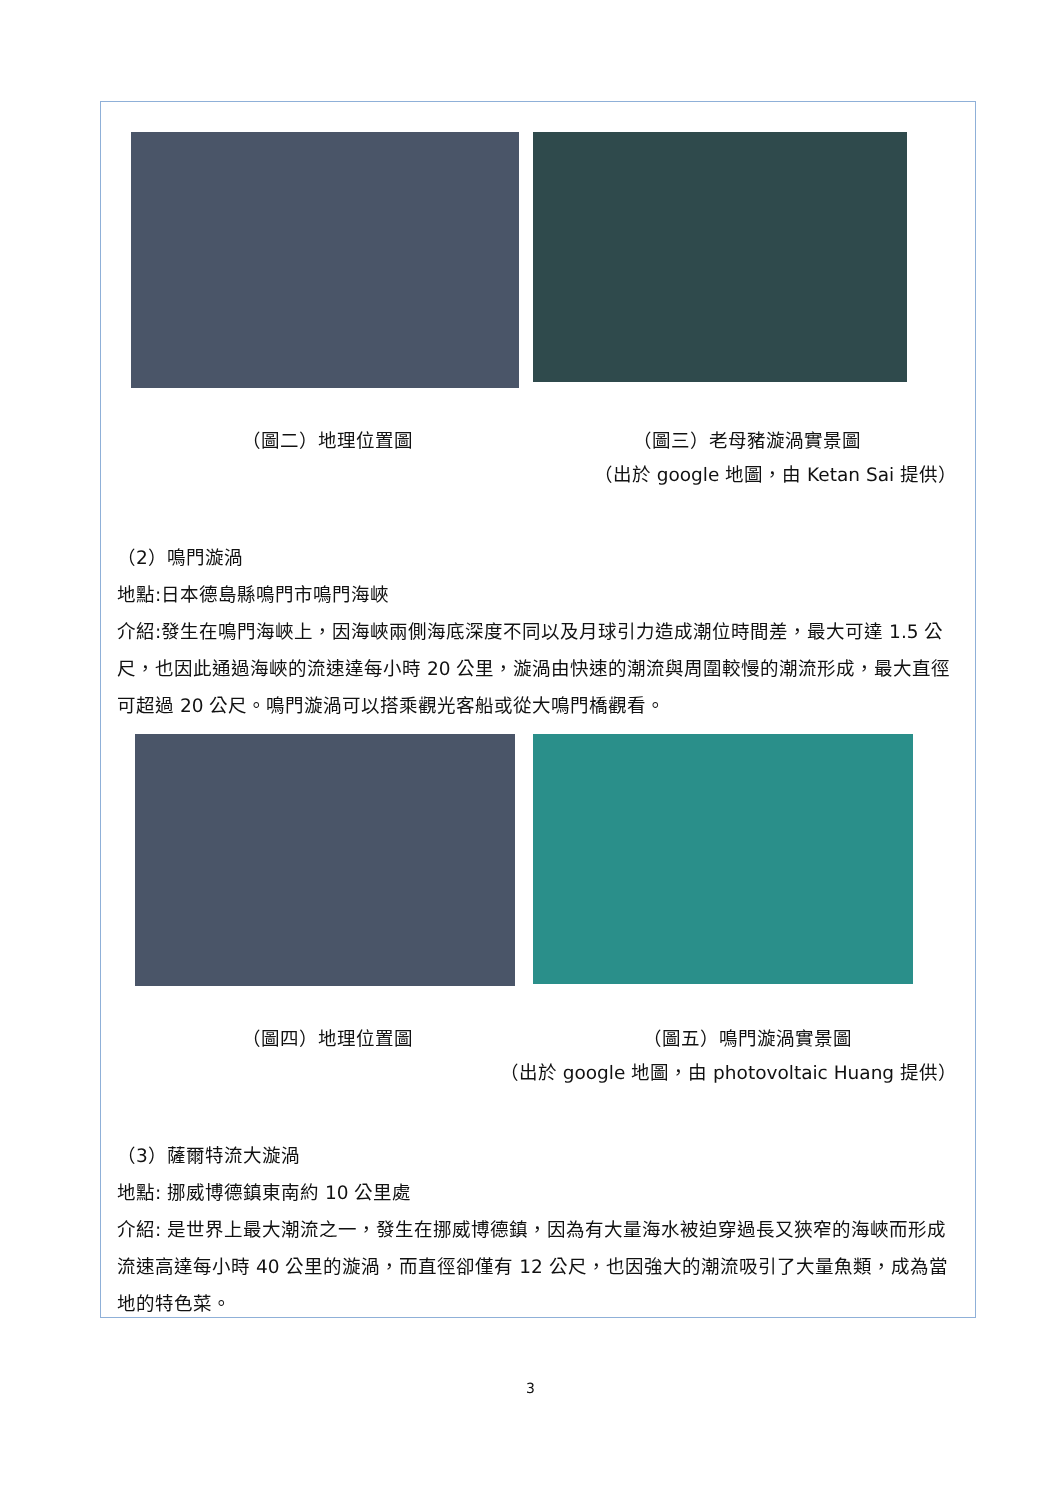（圖二）地理位置圖 （圖三）老母豬漩渦實景圖
（出於 google 地圖，由 Ketan Sai 提供）
（2）鳴門漩渦
地點:日本德島縣鳴門市鳴門海峽
介紹:發生在鳴門海峽上，因海峽兩側海底深度不同以及月球引力造成潮位時間差，最大可達 1.5 公尺，也因此通過海峽的流速達每小時 20 公里，漩渦由快速的潮流與周圍較慢的潮流形成，最大直徑可超過 20 公尺。鳴門漩渦可以搭乘觀光客船或從大鳴門橋觀看。
（圖四）地理位置圖 （圖五）鳴門漩渦實景圖
（出於 google 地圖，由 photovoltaic Huang 提供）
（3）薩爾特流大漩渦
地點: 挪威博德鎮東南約 10 公里處
介紹: 是世界上最大潮流之一，發生在挪威博德鎮，因為有大量海水被迫穿過長又狹窄的海峽而形成流速高達每小時 40 公里的漩渦，而直徑卻僅有 12 公尺，也因強大的潮流吸引了大量魚類，成為當地的特色菜。
3